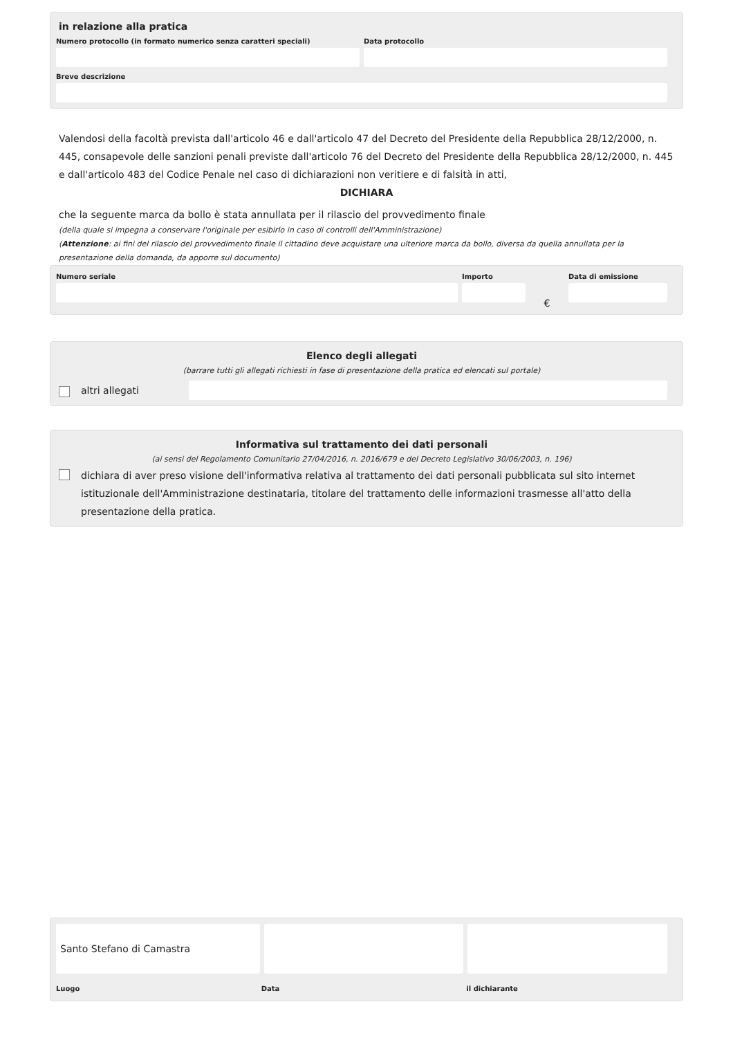in relazione alla pratica
Numero protocollo (in formato numerico senza caratteri speciali)
Data protocollo
Breve descrizione
Valendosi della facoltà prevista dall'articolo 46 e dall'articolo 47 del Decreto del Presidente della Repubblica 28/12/2000, n. 445, consapevole delle sanzioni penali previste dall'articolo 76 del Decreto del Presidente della Repubblica 28/12/2000, n. 445 e dall'articolo 483 del Codice Penale nel caso di dichiarazioni non veritiere e di falsità in atti,
DICHIARA
che la seguente marca da bollo è stata annullata per il rilascio del provvedimento finale
(della quale si impegna a conservare l'originale per esibirlo in caso di controlli dell'Amministrazione)
(Attenzione: ai fini del rilascio del provvedimento finale il cittadino deve acquistare una ulteriore marca da bollo, diversa da quella annullata per la presentazione della domanda, da apporre sul documento)
Numero seriale Importo
€
Data di emissione
Elenco degli allegati
(barrare tutti gli allegati richiesti in fase di presentazione della pratica ed elencati sul portale)
altri allegati
Informativa sul trattamento dei dati personali
(ai sensi del Regolamento Comunitario 27/04/2016, n. 2016/679 e del Decreto Legislativo 30/06/2003, n. 196)
dichiara di aver preso visione dell'informativa relativa al trattamento dei dati personali pubblicata sul sito internet istituzionale dell'Amministrazione destinataria, titolare del trattamento delle informazioni trasmesse all'atto della presentazione della pratica.
Santo Stefano di Camastra
Luogo Data il dichiarante